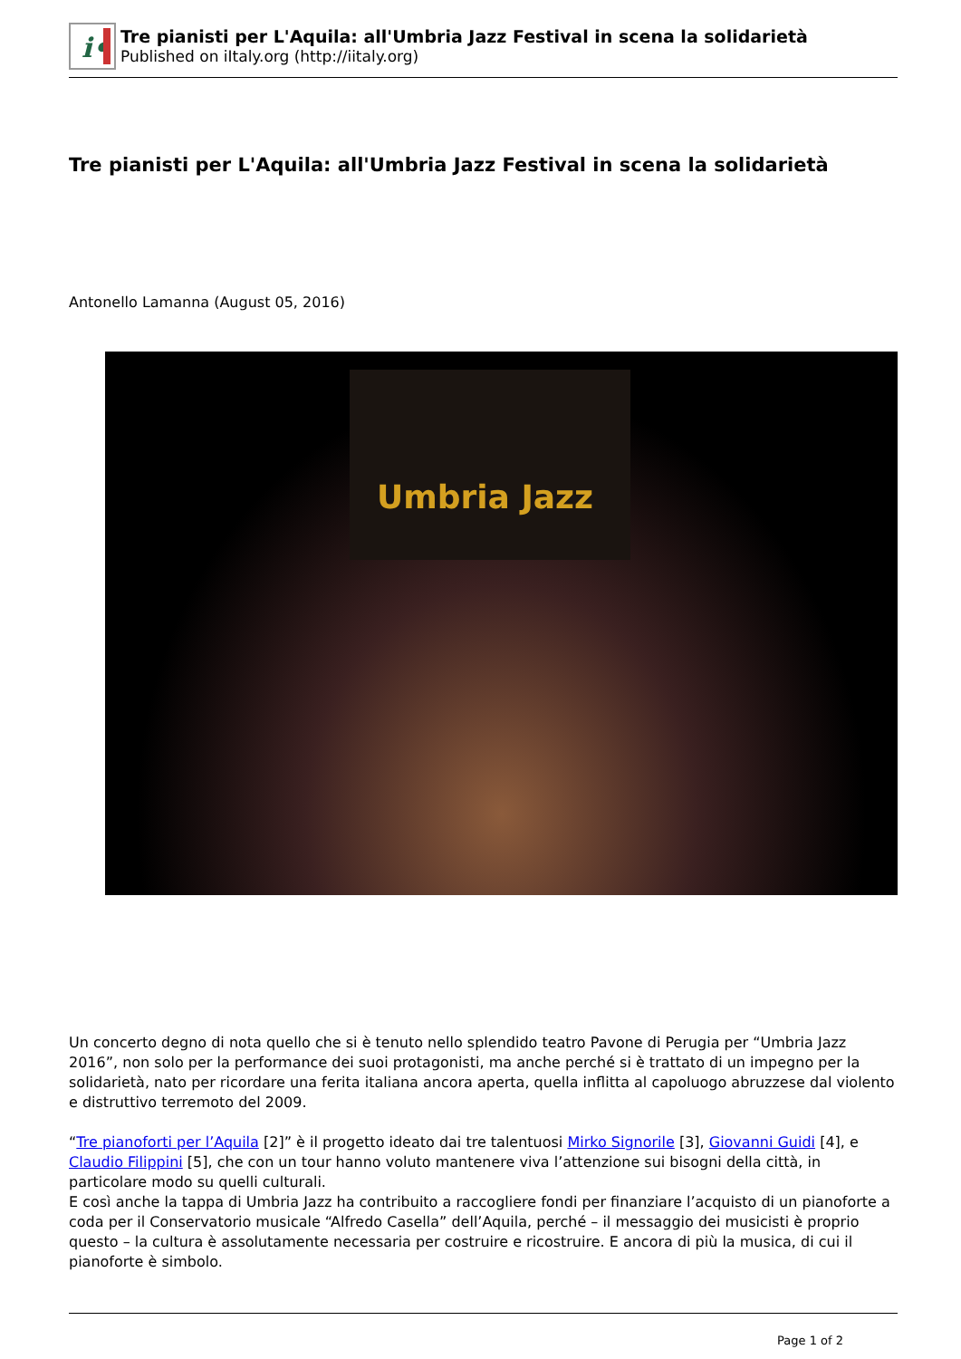i•
Tre pianisti per L'Aquila: all'Umbria Jazz Festival in scena la solidarietà
Published on iItaly.org (http://iitaly.org)
Tre pianisti per L'Aquila: all'Umbria Jazz Festival in scena la solidarietà
Antonello Lamanna (August 05, 2016)
Umbria Jazz
Un concerto degno di nota quello che si è tenuto nello splendido teatro Pavone di Perugia per “Umbria Jazz 2016”, non solo per la performance dei suoi protagonisti, ma anche perché si è trattato di un impegno per la solidarietà, nato per ricordare una ferita italiana ancora aperta, quella inflitta al capoluogo abruzzese dal violento e distruttivo terremoto del 2009.
“Tre pianoforti per l’Aquila [2]” è il progetto ideato dai tre talentuosi Mirko Signorile [3], Giovanni Guidi [4], e Claudio Filippini [5], che con un tour hanno voluto mantenere viva l’attenzione sui bisogni della città, in particolare modo su quelli culturali.
E così anche la tappa di Umbria Jazz ha contribuito a raccogliere fondi per finanziare l’acquisto di un pianoforte a coda per il Conservatorio musicale “Alfredo Casella” dell’Aquila, perché – il messaggio dei musicisti è proprio questo – la cultura è assolutamente necessaria per costruire e ricostruire. E ancora di più la musica, di cui il pianoforte è simbolo.
Page 1 of 2